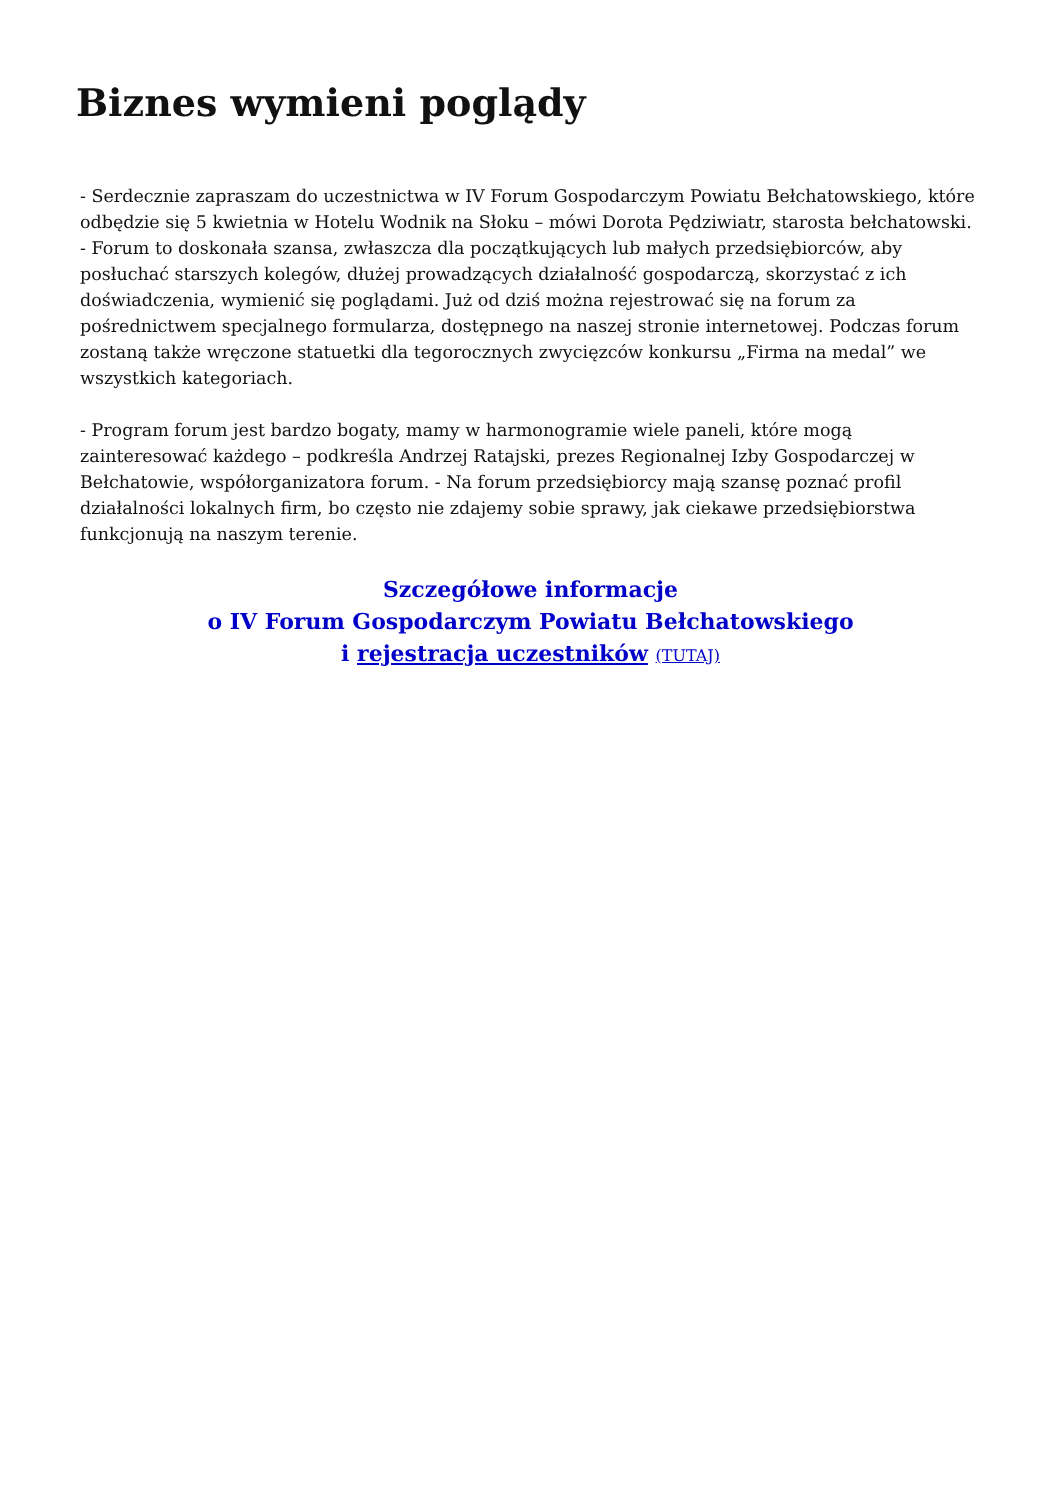Biznes wymieni poglądy
- Serdecznie zapraszam do uczestnictwa w IV Forum Gospodarczym Powiatu Bełchatowskiego, które odbędzie się 5 kwietnia w Hotelu Wodnik na Słoku – mówi Dorota Pędziwiatr, starosta bełchatowski. - Forum to doskonała szansa, zwłaszcza dla początkujących lub małych przedsiębiorców, aby posłuchać starszych kolegów, dłużej prowadzących działalność gospodarczą, skorzystać z ich doświadczenia, wymienić się poglądami. Już od dziś można rejestrować się na forum za pośrednictwem specjalnego formularza, dostępnego na naszej stronie internetowej. Podczas forum zostaną także wręczone statuetki dla tegorocznych zwycięzców konkursu „Firma na medal” we wszystkich kategoriach.
- Program forum jest bardzo bogaty, mamy w harmonogramie wiele paneli, które mogą zainteresować każdego – podkreśla Andrzej Ratajski, prezes Regionalnej Izby Gospodarczej w Bełchatowie, współorganizatora forum. - Na forum przedsiębiorcy mają szansę poznać profil działalności lokalnych firm, bo często nie zdajemy sobie sprawy, jak ciekawe przedsiębiorstwa funkcjonują na naszym terenie.
Szczegółowe informacje
o IV Forum Gospodarczym Powiatu Bełchatowskiego
i rejestracja uczestników (TUTAJ)